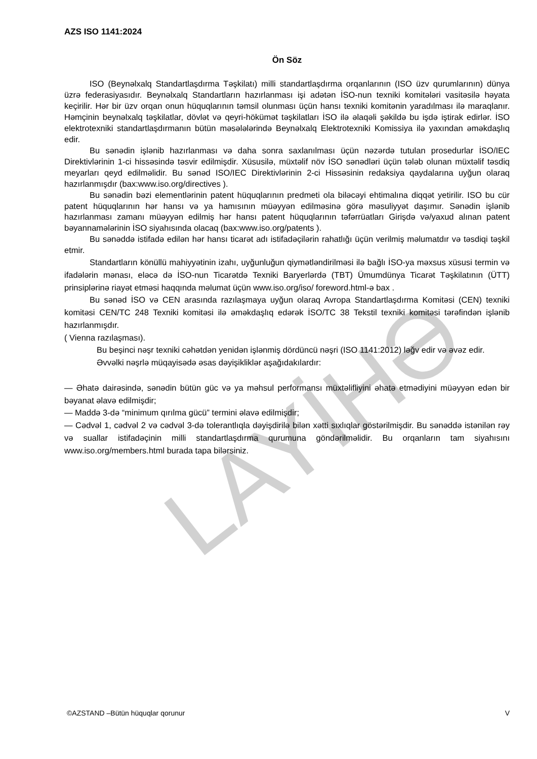LAYİHƏ
AZS ISO 1141:2024
Ön Söz
ISO (Beynəlxalq Standartlaşdırma Təşkilatı) milli standartlaşdırma orqanlarının (ISO üzv qurumlarının) dünya üzrə federasiyasıdır. Beynəlxalq Standartların hazırlanması işi adətən İSO-nun texniki komitələri vasitəsilə həyata keçirilir. Hər bir üzv orqan onun hüquqlarının təmsil olunması üçün hansı texniki komitənin yaradılması ilə maraqlanır. Həmçinin beynəlxalq təşkilatlar, dövlət və qeyri-hökümət təşkilatları İSO ilə əlaqəli şəkildə bu işdə iştirak edirlər. İSO elektrotexniki standartlaşdırmanın bütün məsələlərində Beynəlxalq Elektrotexniki Komissiya ilə yaxından əməkdaşlıq edir.
Bu sənədin işlənib hazırlanması və daha sonra saxlanılması üçün nəzərdə tutulan prosedurlar İSO/IEC Direktivlərinin 1-ci hissəsində təsvir edilmişdir. Xüsusilə, müxtəlif növ İSO sənədləri üçün tələb olunan müxtəlif təsdiq meyarları qeyd edilməlidir. Bu sənəd ISO/IEC Direktivlərinin 2-ci Hissəsinin redaksiya qaydalarına uyğun olaraq hazırlanmışdır (bax:www.iso.org/directives ).
Bu sənədin bəzi elementlərinin patent hüquqlarının predmeti ola biləcəyi ehtimalına diqqət yetirilir. ISO bu cür patent hüquqlarının hər hansı və ya hamısının müəyyən edilməsinə görə məsuliyyət daşımır. Sənədin işlənib hazırlanması zamanı müəyyən edilmiş hər hansı patent hüquqlarının təfərrüatları Girişdə və/yaxud alınan patent bəyannamələrinin İSO siyahısında olacaq (bax:www.iso.org/patents ).
Bu sənəddə istifadə edilən hər hansı ticarət adı istifadəçilərin rahatlığı üçün verilmiş məlumatdır və təsdiqi təşkil etmir.
Standartların könüllü mahiyyətinin izahı, uyğunluğun qiymətləndirilməsi ilə bağlı İSO-ya məxsus xüsusi termin və ifadələrin mənası, eləcə də İSO-nun Ticarətdə Texniki Baryerlərdə (TBT) Ümumdünya Ticarət Təşkilatının (ÜTT) prinsiplərinə riayət etməsi haqqında məlumat üçün www.iso.org/iso/ foreword.html-ə bax .
Bu sənəd İSO və CEN arasında razılaşmaya uyğun olaraq Avropa Standartlaşdırma Komitəsi (CEN) texniki komitəsi CEN/TC 248 Texniki komitəsi ilə əməkdaşlıq edərək İSO/TC 38 Tekstil texniki komitəsi tərəfindən işlənib hazırlanmışdır.
( Vienna razılaşması).
Bu beşinci nəşr texniki cəhətdən yenidən işlənmiş dördüncü nəşri (ISO 1141:2012) ləğv edir və əvəz edir.
Əvvəlki nəşrlə müqayisədə əsas dəyişikliklər aşağıdakılardır:
— Əhatə dairəsində, sənədin bütün güc və ya məhsul performansı müxtəlifliyini əhatə etmədiyini müəyyən edən bir bəyanat əlavə edilmişdir;
— Maddə 3-də “minimum qırılma gücü” termini əlavə edilmişdir;
— Cədvəl 1, cədvəl 2 və cədvəl 3-də tolerantlıqla dəyişdirilə bilən xətti sıxlıqlar göstərilmişdir. Bu sənəddə istənilən rəy və suallar istifadəçinin milli standartlaşdırma qurumuna göndərilməlidir. Bu orqanların tam siyahısını www.iso.org/members.html burada tapa bilərsiniz.
©AZSTAND –Bütün hüquqlar qorunur V